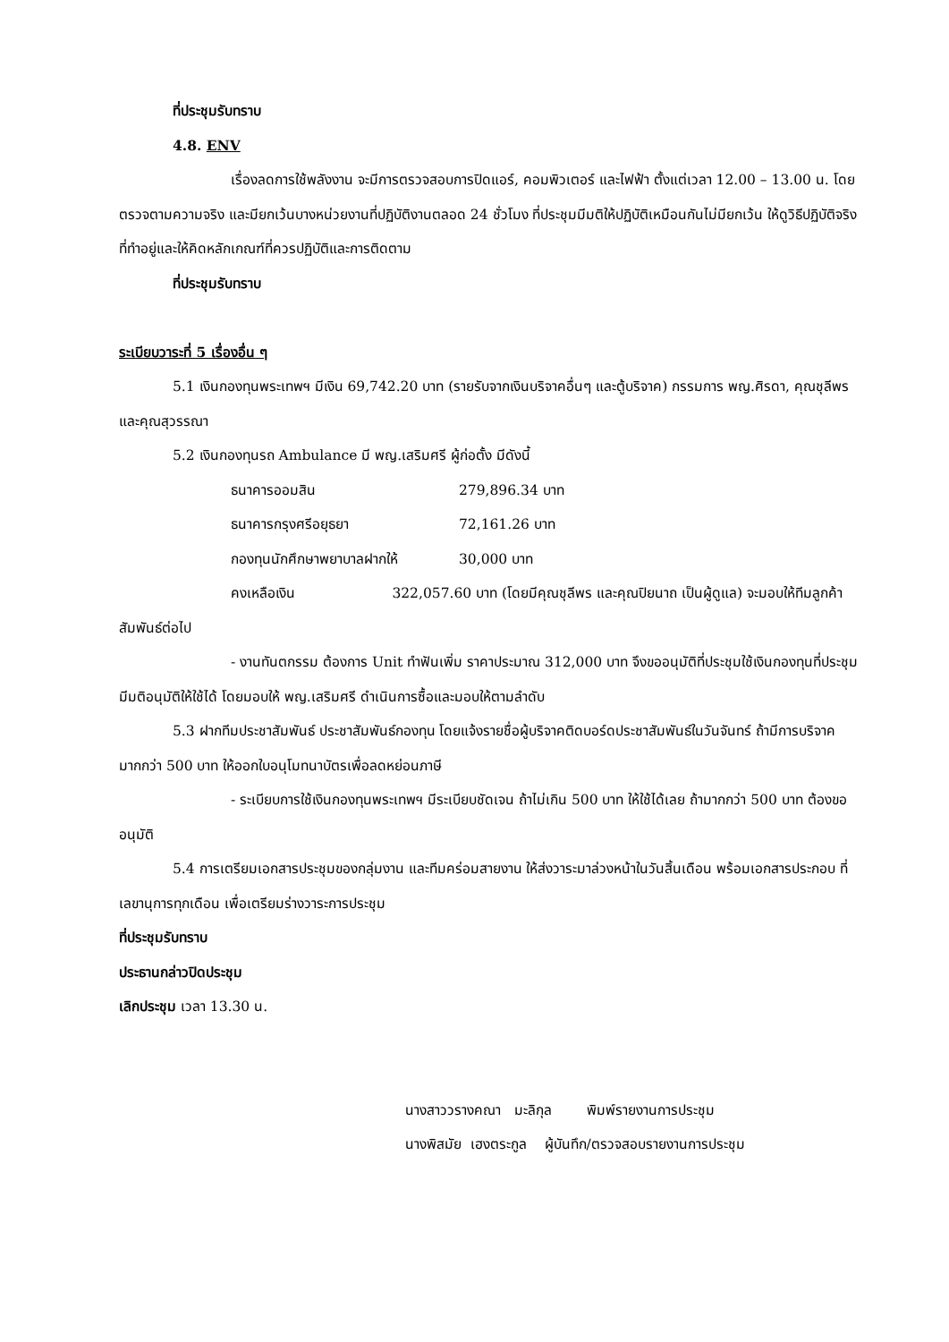ที่ประชุมรับทราบ
4.8. ENV
เรื่องลดการใช้พลังงาน จะมีการตรวจสอบการปิดแอร์, คอมพิวเตอร์ และไฟฟ้า ตั้งแต่เวลา 12.00 – 13.00 น. โดยตรวจตามความจริง และมียกเว้นบางหน่วยงานที่ปฏิบัติงานตลอด 24 ชั่วโมง ที่ประชุมมีมติให้ปฏิบัติเหมือนกันไม่มียกเว้น ให้ดูวิธีปฏิบัติจริงที่ทำอยู่และให้คิดหลักเกณฑ์ที่ควรปฏิบัติและการติดตาม
ที่ประชุมรับทราบ
ระเบียบวาระที่ 5 เรื่องอื่น ๆ
5.1 เงินกองทุนพระเทพฯ มีเงิน 69,742.20 บาท (รายรับจากเงินบริจาคอื่นๆ และตู้บริจาค) กรรมการ พญ.ศิรดา, คุณชุลีพร และคุณสุวรรณา
5.2 เงินกองทุนรถ Ambulance มี พญ.เสริมศรี ผู้ก่อตั้ง มีดังนี้
ธนาคารออมสิน 279,896.34 บาท
ธนาคารกรุงศรีอยุธยา 72,161.26 บาท
กองทุนนักศึกษาพยาบาลฝากให้ 30,000 บาท
คงเหลือเงิน 322,057.60 บาท (โดยมีคุณชุลีพร และคุณปิยนาถ เป็นผู้ดูแล) จะมอบให้ทีมลูกค้าสัมพันธ์ต่อไป
- งานทันตกรรม ต้องการ Unit ทำฟันเพิ่ม ราคาประมาณ 312,000 บาท จึงขออนุมัติที่ประชุมใช้เงินกองทุนที่ประชุมมีมติอนุมัติให้ใช้ได้ โดยมอบให้ พญ.เสริมศรี ดำเนินการซื้อและมอบให้ตามลำดับ
5.3 ฝากทีมประชาสัมพันธ์ ประชาสัมพันธ์กองทุน โดยแจ้งรายชื่อผู้บริจาคติดบอร์ดประชาสัมพันธ์ในวันจันทร์ ถ้ามีการบริจาคมากกว่า 500 บาท ให้ออกใบอนุโมทนาบัตรเพื่อลดหย่อนภาษี
- ระเบียบการใช้เงินกองทุนพระเทพฯ มีระเบียบชัดเจน ถ้าไม่เกิน 500 บาท ให้ใช้ได้เลย ถ้ามากกว่า 500 บาท ต้องขออนุมัติ
5.4 การเตรียมเอกสารประชุมของกลุ่มงาน และทีมคร่อมสายงาน ให้ส่งวาระมาล่วงหน้าในวันสิ้นเดือน พร้อมเอกสารประกอบ ที่เลขานุการทุกเดือน เพื่อเตรียมร่างวาระการประชุม
ที่ประชุมรับทราบ
ประธานกล่าวปิดประชุม
เลิกประชุม เวลา 13.30 น.
นางสาววรางคณา มะลิกุล พิมพ์รายงานการประชุม
นางพิสมัย เฮงตระกูล ผู้บันทึก/ตรวจสอบรายงานการประชุม